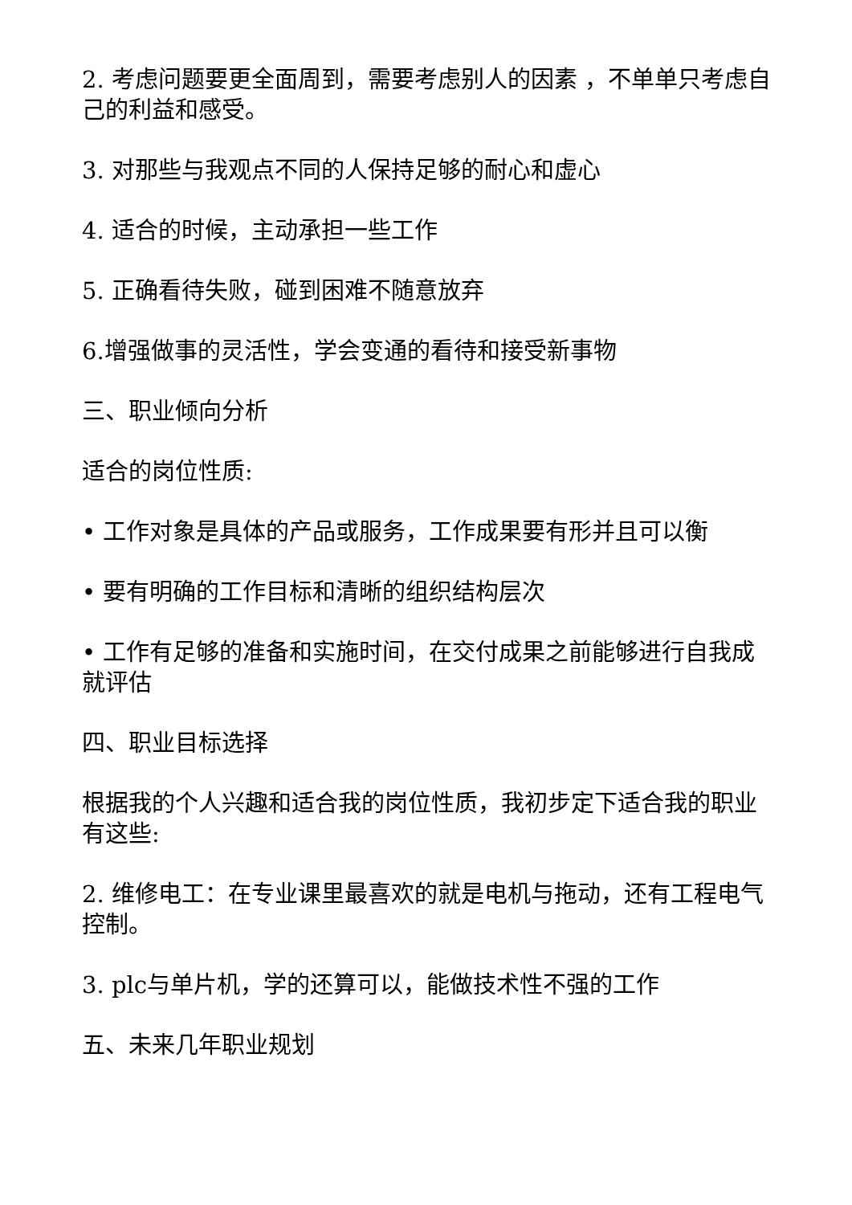2. 考虑问题要更全面周到，需要考虑别人的因素 ，不单单只考虑自己的利益和感受。
3. 对那些与我观点不同的人保持足够的耐心和虚心
4. 适合的时候，主动承担一些工作
5. 正确看待失败，碰到困难不随意放弃
6.增强做事的灵活性，学会变通的看待和接受新事物
三、职业倾向分析
适合的岗位性质:
• 工作对象是具体的产品或服务，工作成果要有形并且可以衡
• 要有明确的工作目标和清晰的组织结构层次
• 工作有足够的准备和实施时间，在交付成果之前能够进行自我成就评估
四、职业目标选择
根据我的个人兴趣和适合我的岗位性质，我初步定下适合我的职业有这些:
2. 维修电工：在专业课里最喜欢的就是电机与拖动，还有工程电气控制。
3. plc与单片机，学的还算可以，能做技术性不强的工作
五、未来几年职业规划